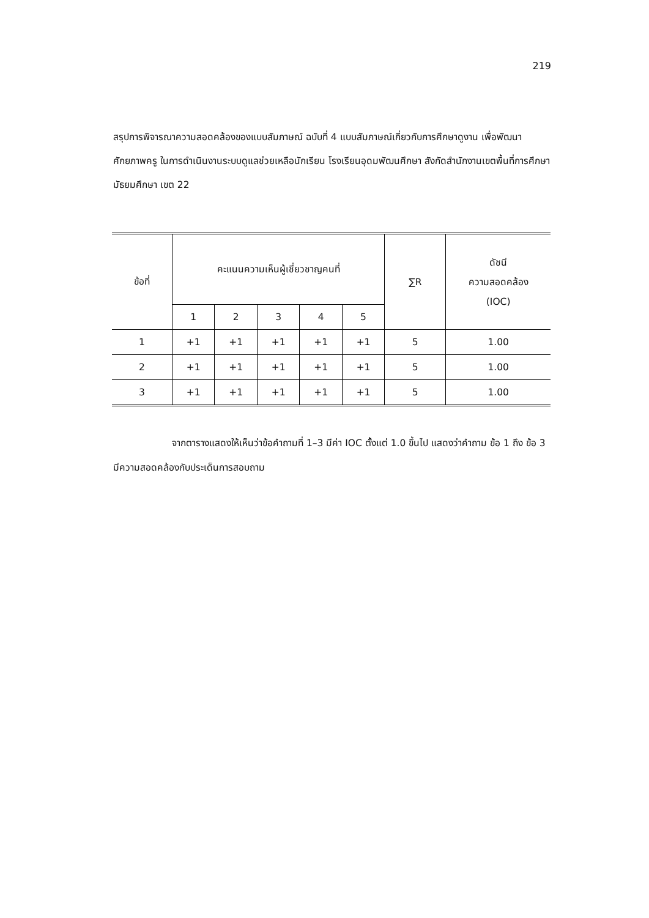219
สรุปการพิจารณาความสอดคล้องของแบบสัมภาษณ์ ฉบับที่ 4 แบบสัมภาษณ์เกี่ยวกับการศึกษาดูงาน เพื่อพัฒนาศักยภาพครู ในการดำเนินงานระบบดูแลช่วยเหลือนักเรียน โรงเรียนอุดมพัฒนศึกษา สังกัดสำนักงานเขตพื้นที่การศึกษามัธยมศึกษา เขต 22
| ข้อที่ | คะแนนความเห็นผู้เชี่ยวชาญคนที่ | | | | | ∑R | ดัชนี ความสอดคล้อง (IOC) |
| --- | --- | --- | --- | --- | --- | --- | --- |
| | 1 | 2 | 3 | 4 | 5 | | |
| 1 | +1 | +1 | +1 | +1 | +1 | 5 | 1.00 |
| 2 | +1 | +1 | +1 | +1 | +1 | 5 | 1.00 |
| 3 | +1 | +1 | +1 | +1 | +1 | 5 | 1.00 |
จากตารางแสดงให้เห็นว่าข้อคำถามที่ 1–3 มีค่า IOC ตั้งแต่ 1.0 ขึ้นไป แสดงว่าคำถาม ข้อ 1 ถึง ข้อ 3 มีความสอดคล้องกับประเด็นการสอบถาม